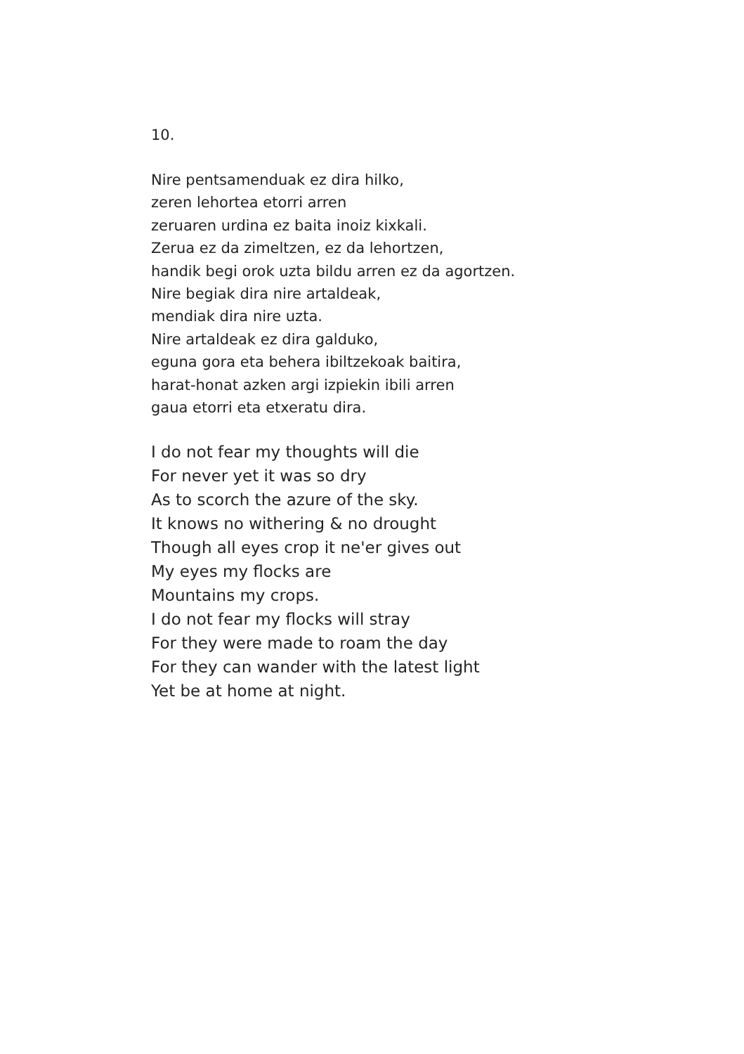10.
Nire pentsamenduak ez dira hilko,
zeren lehortea etorri arren
zeruaren urdina ez baita inoiz kixkali.
Zerua ez da zimeltzen, ez da lehortzen,
handik begi orok uzta bildu arren ez da agortzen.
Nire begiak dira nire artaldeak,
mendiak dira nire uzta.
Nire artaldeak ez dira galduko,
eguna gora eta behera ibiltzekoak baitira,
harat-honat azken argi izpiekin ibili arren
gaua etorri eta etxeratu dira.
I do not fear my thoughts will die
For never yet it was so dry
As to scorch the azure of the sky.
It knows no withering & no drought
Though all eyes crop it ne'er gives out
My eyes my flocks are
Mountains my crops.
I do not fear my flocks will stray
For they were made to roam the day
For they can wander with the latest light
Yet be at home at night.